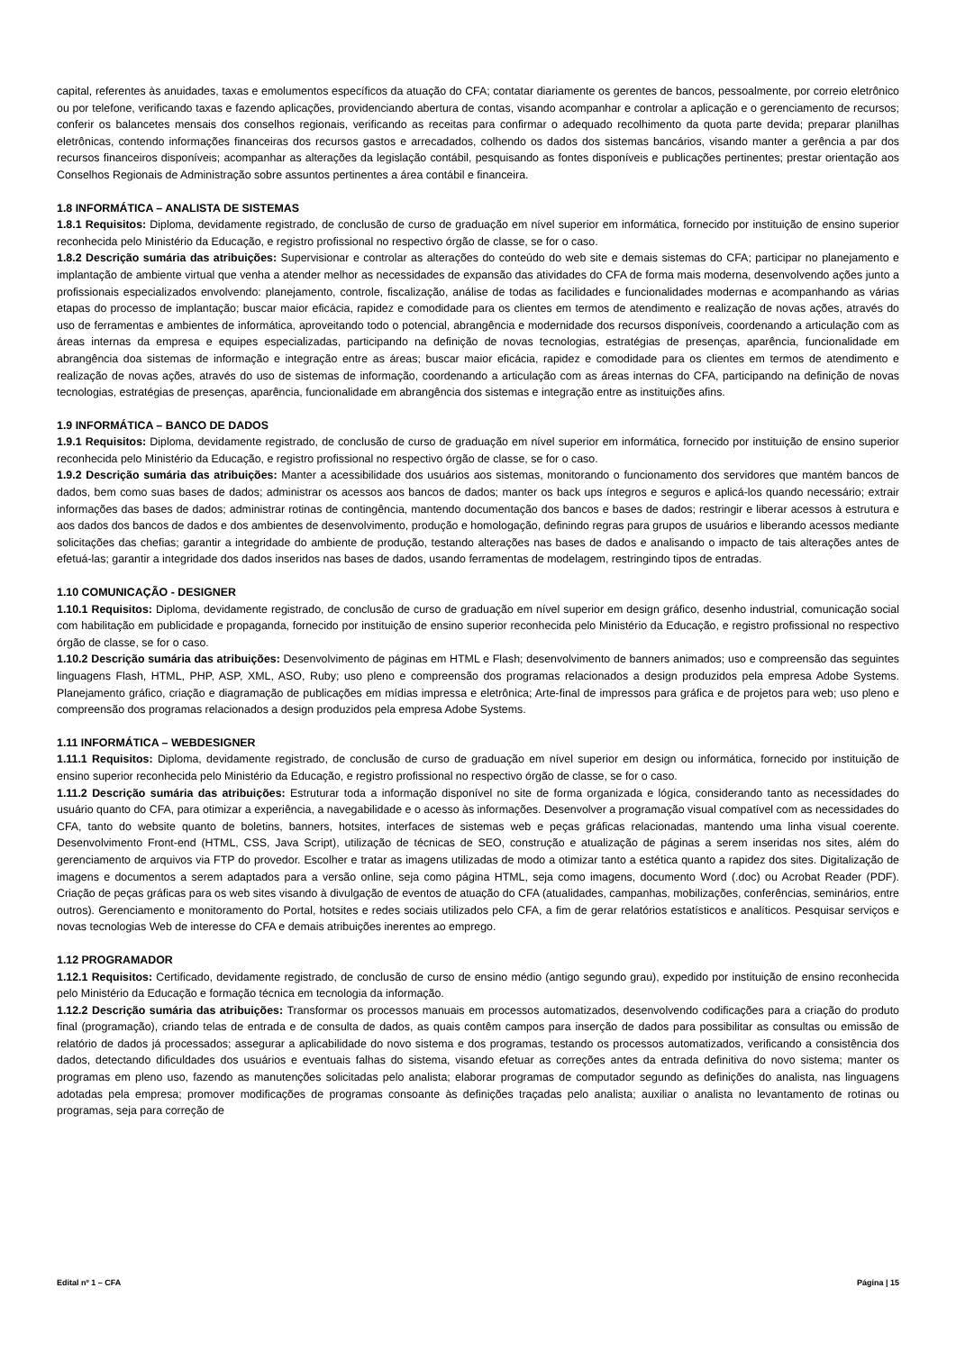capital, referentes às anuidades, taxas e emolumentos específicos da atuação do CFA; contatar diariamente os gerentes de bancos, pessoalmente, por correio eletrônico ou por telefone, verificando taxas e fazendo aplicações, providenciando abertura de contas, visando acompanhar e controlar a aplicação e o gerenciamento de recursos; conferir os balancetes mensais dos conselhos regionais, verificando as receitas para confirmar o adequado recolhimento da quota parte devida; preparar planilhas eletrônicas, contendo informações financeiras dos recursos gastos e arrecadados, colhendo os dados dos sistemas bancários, visando manter a gerência a par dos recursos financeiros disponíveis; acompanhar as alterações da legislação contábil, pesquisando as fontes disponíveis e publicações pertinentes; prestar orientação aos Conselhos Regionais de Administração sobre assuntos pertinentes a área contábil e financeira.
1.8 INFORMÁTICA – ANALISTA DE SISTEMAS
1.8.1 Requisitos: Diploma, devidamente registrado, de conclusão de curso de graduação em nível superior em informática, fornecido por instituição de ensino superior reconhecida pelo Ministério da Educação, e registro profissional no respectivo órgão de classe, se for o caso.
1.8.2 Descrição sumária das atribuições: Supervisionar e controlar as alterações do conteúdo do web site e demais sistemas do CFA; participar no planejamento e implantação de ambiente virtual que venha a atender melhor as necessidades de expansão das atividades do CFA de forma mais moderna, desenvolvendo ações junto a profissionais especializados envolvendo: planejamento, controle, fiscalização, análise de todas as facilidades e funcionalidades modernas e acompanhando as várias etapas do processo de implantação; buscar maior eficácia, rapidez e comodidade para os clientes em termos de atendimento e realização de novas ações, através do uso de ferramentas e ambientes de informática, aproveitando todo o potencial, abrangência e modernidade dos recursos disponíveis, coordenando a articulação com as áreas internas da empresa e equipes especializadas, participando na definição de novas tecnologias, estratégias de presenças, aparência, funcionalidade em abrangência doa sistemas de informação e integração entre as áreas; buscar maior eficácia, rapidez e comodidade para os clientes em termos de atendimento e realização de novas ações, através do uso de sistemas de informação, coordenando a articulação com as áreas internas do CFA, participando na definição de novas tecnologias, estratégias de presenças, aparência, funcionalidade em abrangência dos sistemas e integração entre as instituições afins.
1.9 INFORMÁTICA – BANCO DE DADOS
1.9.1 Requisitos: Diploma, devidamente registrado, de conclusão de curso de graduação em nível superior em informática, fornecido por instituição de ensino superior reconhecida pelo Ministério da Educação, e registro profissional no respectivo órgão de classe, se for o caso.
1.9.2 Descrição sumária das atribuições: Manter a acessibilidade dos usuários aos sistemas, monitorando o funcionamento dos servidores que mantém bancos de dados, bem como suas bases de dados; administrar os acessos aos bancos de dados; manter os back ups íntegros e seguros e aplicá-los quando necessário; extrair informações das bases de dados; administrar rotinas de contingência, mantendo documentação dos bancos e bases de dados; restringir e liberar acessos à estrutura e aos dados dos bancos de dados e dos ambientes de desenvolvimento, produção e homologação, definindo regras para grupos de usuários e liberando acessos mediante solicitações das chefias; garantir a integridade do ambiente de produção, testando alterações nas bases de dados e analisando o impacto de tais alterações antes de efetuá-las; garantir a integridade dos dados inseridos nas bases de dados, usando ferramentas de modelagem, restringindo tipos de entradas.
1.10 COMUNICAÇÃO - DESIGNER
1.10.1 Requisitos: Diploma, devidamente registrado, de conclusão de curso de graduação em nível superior em design gráfico, desenho industrial, comunicação social com habilitação em publicidade e propaganda, fornecido por instituição de ensino superior reconhecida pelo Ministério da Educação, e registro profissional no respectivo órgão de classe, se for o caso.
1.10.2 Descrição sumária das atribuições: Desenvolvimento de páginas em HTML e Flash; desenvolvimento de banners animados; uso e compreensão das seguintes linguagens Flash, HTML, PHP, ASP, XML, ASO, Ruby; uso pleno e compreensão dos programas relacionados a design produzidos pela empresa Adobe Systems. Planejamento gráfico, criação e diagramação de publicações em mídias impressa e eletrônica; Arte-final de impressos para gráfica e de projetos para web; uso pleno e compreensão dos programas relacionados a design produzidos pela empresa Adobe Systems.
1.11 INFORMÁTICA – WEBDESIGNER
1.11.1 Requisitos: Diploma, devidamente registrado, de conclusão de curso de graduação em nível superior em design ou informática, fornecido por instituição de ensino superior reconhecida pelo Ministério da Educação, e registro profissional no respectivo órgão de classe, se for o caso.
1.11.2 Descrição sumária das atribuições: Estruturar toda a informação disponível no site de forma organizada e lógica, considerando tanto as necessidades do usuário quanto do CFA, para otimizar a experiência, a navegabilidade e o acesso às informações. Desenvolver a programação visual compatível com as necessidades do CFA, tanto do website quanto de boletins, banners, hotsites, interfaces de sistemas web e peças gráficas relacionadas, mantendo uma linha visual coerente. Desenvolvimento Front-end (HTML, CSS, Java Script), utilização de técnicas de SEO, construção e atualização de páginas a serem inseridas nos sites, além do gerenciamento de arquivos via FTP do provedor. Escolher e tratar as imagens utilizadas de modo a otimizar tanto a estética quanto a rapidez dos sites. Digitalização de imagens e documentos a serem adaptados para a versão online, seja como página HTML, seja como imagens, documento Word (.doc) ou Acrobat Reader (PDF). Criação de peças gráficas para os web sites visando à divulgação de eventos de atuação do CFA (atualidades, campanhas, mobilizações, conferências, seminários, entre outros). Gerenciamento e monitoramento do Portal, hotsites e redes sociais utilizados pelo CFA, a fim de gerar relatórios estatísticos e analíticos. Pesquisar serviços e novas tecnologias Web de interesse do CFA e demais atribuições inerentes ao emprego.
1.12 PROGRAMADOR
1.12.1 Requisitos: Certificado, devidamente registrado, de conclusão de curso de ensino médio (antigo segundo grau), expedido por instituição de ensino reconhecida pelo Ministério da Educação e formação técnica em tecnologia da informação.
1.12.2 Descrição sumária das atribuições: Transformar os processos manuais em processos automatizados, desenvolvendo codificações para a criação do produto final (programação), criando telas de entrada e de consulta de dados, as quais contêm campos para inserção de dados para possibilitar as consultas ou emissão de relatório de dados já processados; assegurar a aplicabilidade do novo sistema e dos programas, testando os processos automatizados, verificando a consistência dos dados, detectando dificuldades dos usuários e eventuais falhas do sistema, visando efetuar as correções antes da entrada definitiva do novo sistema; manter os programas em pleno uso, fazendo as manutenções solicitadas pelo analista; elaborar programas de computador segundo as definições do analista, nas linguagens adotadas pela empresa; promover modificações de programas consoante às definições traçadas pelo analista; auxiliar o analista no levantamento de rotinas ou programas, seja para correção de
Edital nº 1 – CFA Página | 15